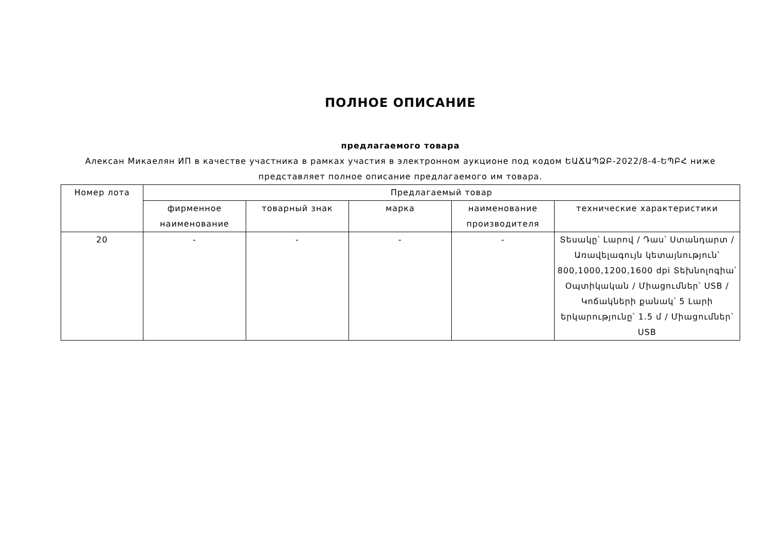ПОЛНОЕ ОПИСАНИЕ
предлагаемого товара
Алексан Микаелян ИП в качестве участника в рамках участия в электронном аукционе под кодом ԵԱՃԱՊՁԲ-2022/8-4-ԵՊԲՀ ниже представляет полное описание предлагаемого им товара.
| Номер лота | Предлагаемый товар | | | | |
| --- | --- | --- | --- | --- | --- |
| | фирменное наименование | товарный знак | марка | наименование производителя | технические характеристики |
| 20 | - | - | - | - | Տեսակը՝ Լարով / Դաս՝ Ստանդարտ / Առավելագույն կետայնություն՝ 800,1000,1200,1600 dpi Տեխնոլոգիա՝ Օպտիկական / Միացումներ՝ USB / Կոճակների քանակ՝ 5 Լարի երկարությունը՝ 1.5 մ / Միացումներ՝ USB |